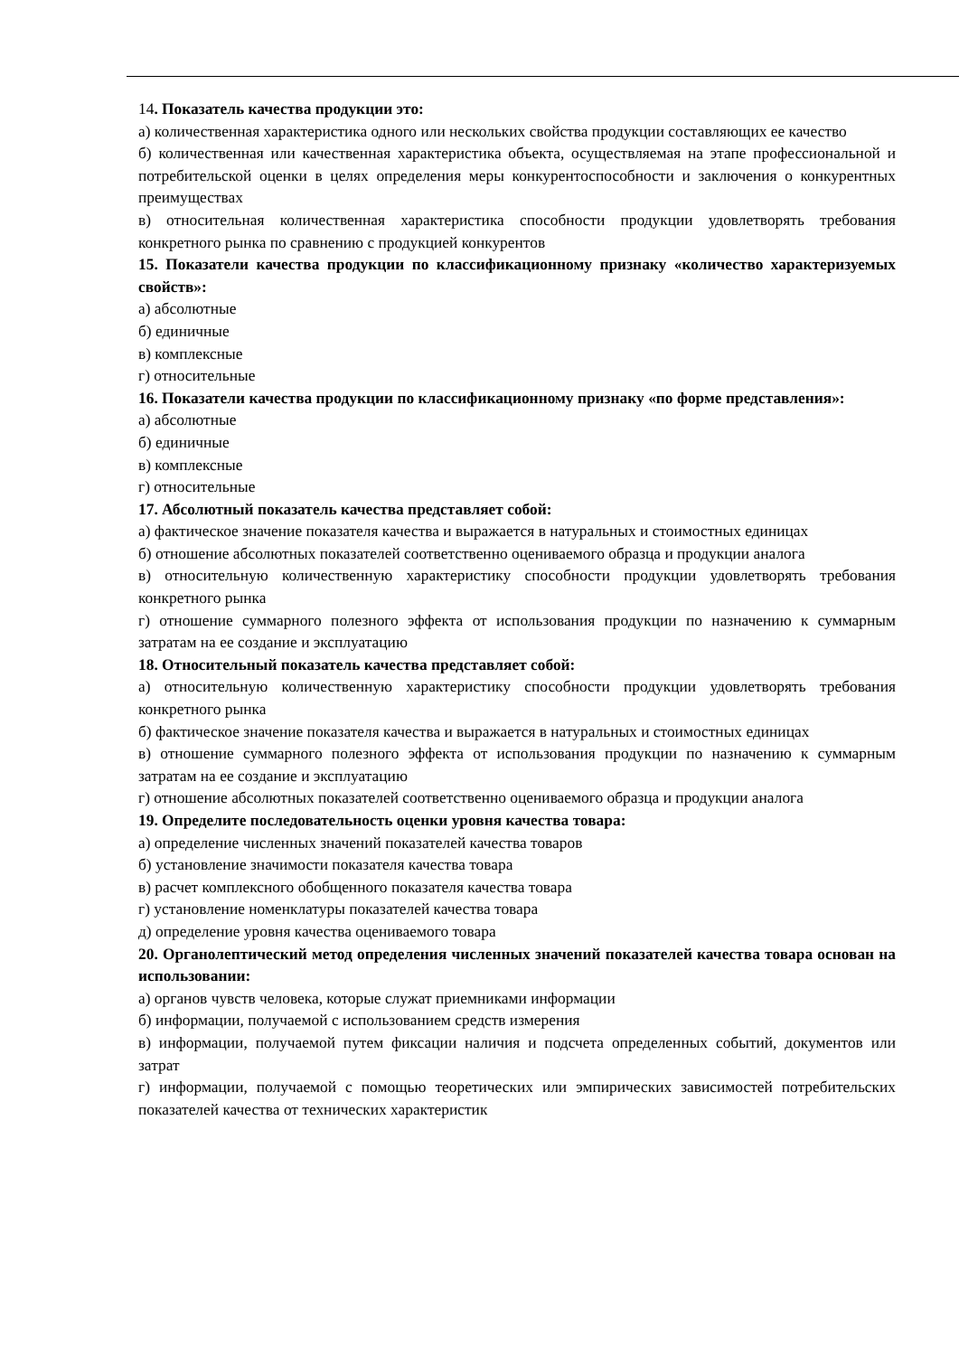14. Показатель качества продукции это:
а) количественная характеристика одного или нескольких свойства продукции составляющих ее качество
б) количественная или качественная характеристика объекта, осуществляемая на этапе профессиональной и потребительской оценки в целях определения меры конкурентоспособности и заключения о конкурентных преимуществах
в) относительная количественная характеристика способности продукции удовлетворять требования конкретного рынка по сравнению с продукцией конкурентов
15. Показатели качества продукции по классификационному признаку «количество характеризуемых свойств»:
а) абсолютные
б) единичные
в) комплексные
г) относительные
16. Показатели качества продукции по классификационному признаку «по форме представления»:
а) абсолютные
б) единичные
в) комплексные
г) относительные
17. Абсолютный показатель качества представляет собой:
а) фактическое значение показателя качества и выражается в натуральных и стоимостных единицах
б) отношение абсолютных показателей соответственно оцениваемого образца и продукции аналога
в) относительную количественную характеристику способности продукции удовлетворять требования конкретного рынка
г) отношение суммарного полезного эффекта от использования продукции по назначению к суммарным затратам на ее создание и эксплуатацию
18. Относительный показатель качества представляет собой:
а) относительную количественную характеристику способности продукции удовлетворять требования конкретного рынка
б) фактическое значение показателя качества и выражается в натуральных и стоимостных единицах
в) отношение суммарного полезного эффекта от использования продукции по назначению к суммарным затратам на ее создание и эксплуатацию
г) отношение абсолютных показателей соответственно оцениваемого образца и продукции аналога
19. Определите последовательность оценки уровня качества товара:
а) определение численных значений показателей качества товаров
б) установление значимости показателя качества товара
в) расчет комплексного обобщенного показателя качества товара
г) установление номенклатуры показателей качества товара
д) определение уровня качества оцениваемого товара
20. Органолептический метод определения численных значений показателей качества товара основан на использовании:
а) органов чувств человека, которые служат приемниками информации
б) информации, получаемой с использованием средств измерения
в) информации, получаемой путем фиксации наличия и подсчета определенных событий, документов или затрат
г) информации, получаемой с помощью теоретических или эмпирических зависимостей потребительских показателей качества от технических характеристик